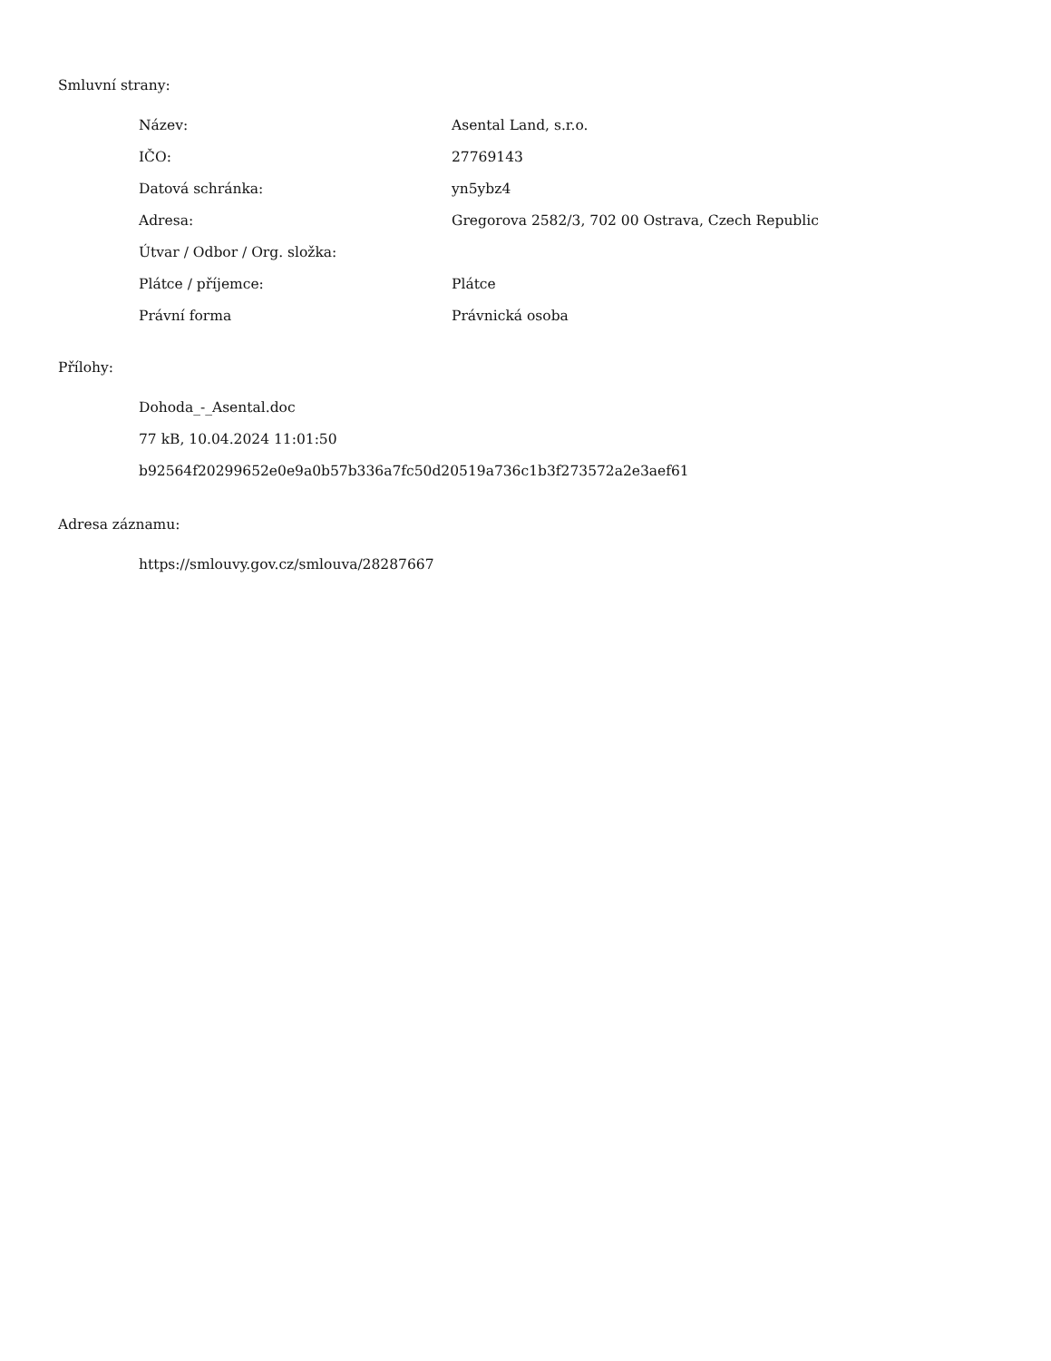Smluvní strany:
| Název: | Asental Land, s.r.o. |
| IČO: | 27769143 |
| Datová schránka: | yn5ybz4 |
| Adresa: | Gregorova 2582/3, 702 00 Ostrava, Czech Republic |
| Útvar / Odbor / Org. složka: | |
| Plátce / příjemce: | Plátce |
| Právní forma | Právnická osoba |
Přílohy:
Dohoda_-_Asental.doc
77 kB, 10.04.2024 11:01:50
b92564f20299652e0e9a0b57b336a7fc50d20519a736c1b3f273572a2e3aef61
Adresa záznamu:
https://smlouvy.gov.cz/smlouva/28287667